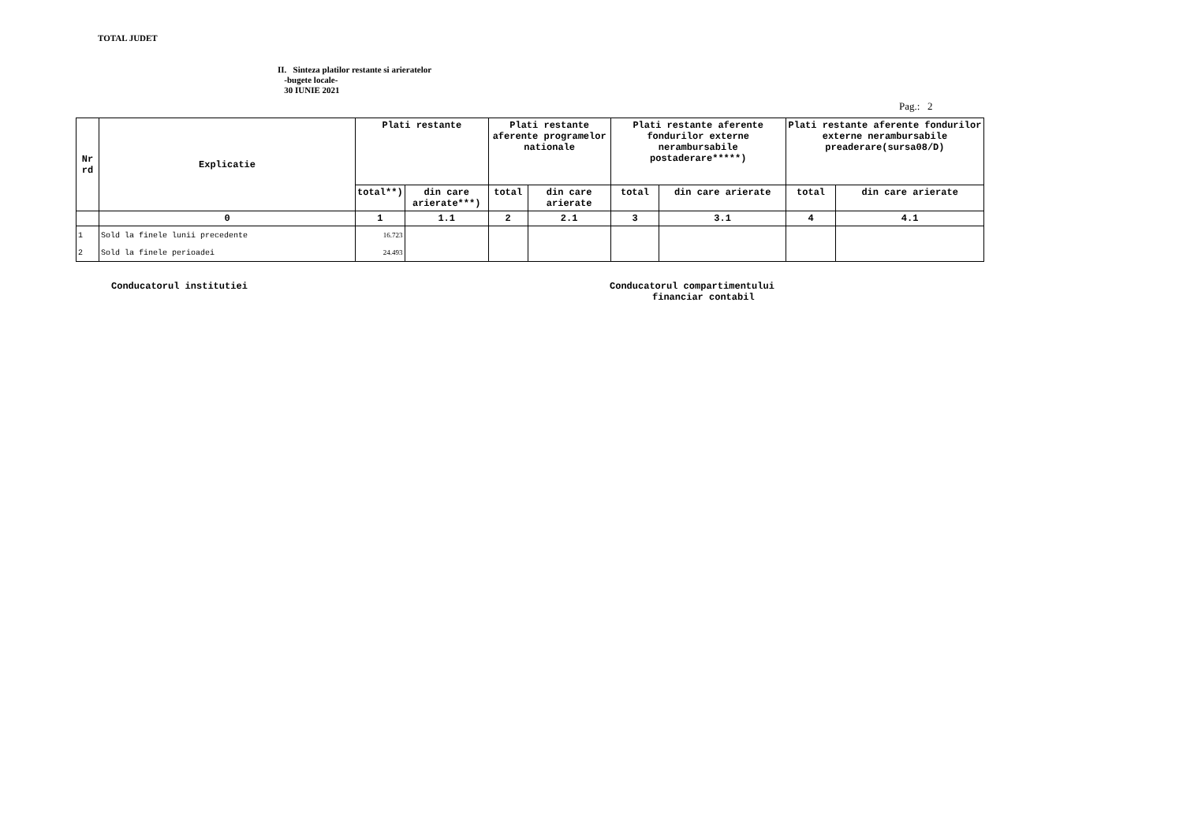TOTAL JUDET
II. Sinteza platilor restante si arieratelor
-bugete locale-
30 IUNIE 2021
Pag.: 2
| Nr rd | Explicatie | Plati restante | | Plati restante aferente programelor nationale | | Plati restante aferente fondurilor externe nerambursabile postaderare*****) | | Plati restante aferente fondurilor externe nerambursabile preaderare(sursa08/D) | |
| --- | --- | --- | --- | --- | --- | --- | --- | --- | --- |
| | | total**) | din care arierate***) | total | din care arierate | total | din care arierate | total | din care arierate |
| | 0 | 1 | 1.1 | 2 | 2.1 | 3 | 3.1 | 4 | 4.1 |
| 1 | Sold la finele lunii precedente | 16.723 | | | | | | | |
| 2 | Sold la finele perioadei | 24.493 | | | | | | | |
Conducatorul institutiei Conducatorul compartimentului
financiar contabil